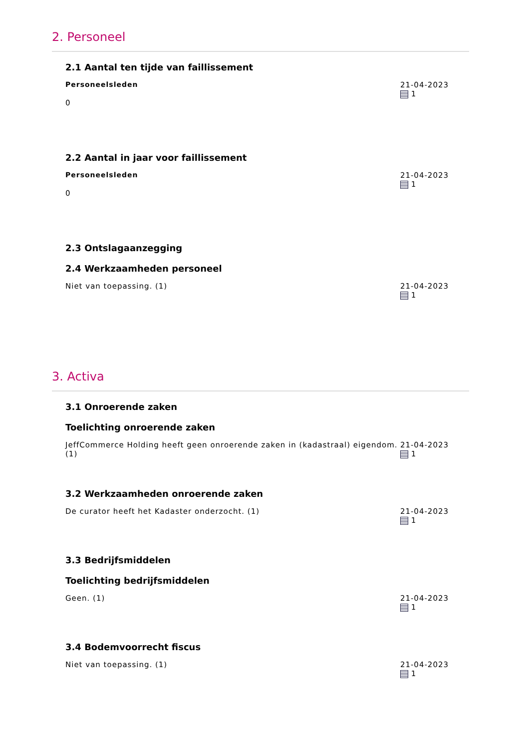2. Personeel
2.1 Aantal ten tijde van faillissement
Personeelsleden
0
21-04-2023
1
2.2 Aantal in jaar voor faillissement
Personeelsleden
0
21-04-2023
1
2.3 Ontslagaanzegging
2.4 Werkzaamheden personeel
Niet van toepassing. (1) 21-04-2023
1
3. Activa
3.1 Onroerende zaken
Toelichting onroerende zaken
JeffCommerce Holding heeft geen onroerende zaken in (kadastraal) eigendom. (1)
21-04-2023
1
3.2 Werkzaamheden onroerende zaken
De curator heeft het Kadaster onderzocht. (1) 21-04-2023
1
3.3 Bedrijfsmiddelen
Toelichting bedrijfsmiddelen
Geen. (1) 21-04-2023
1
3.4 Bodemvoorrecht fiscus
Niet van toepassing. (1) 21-04-2023
1